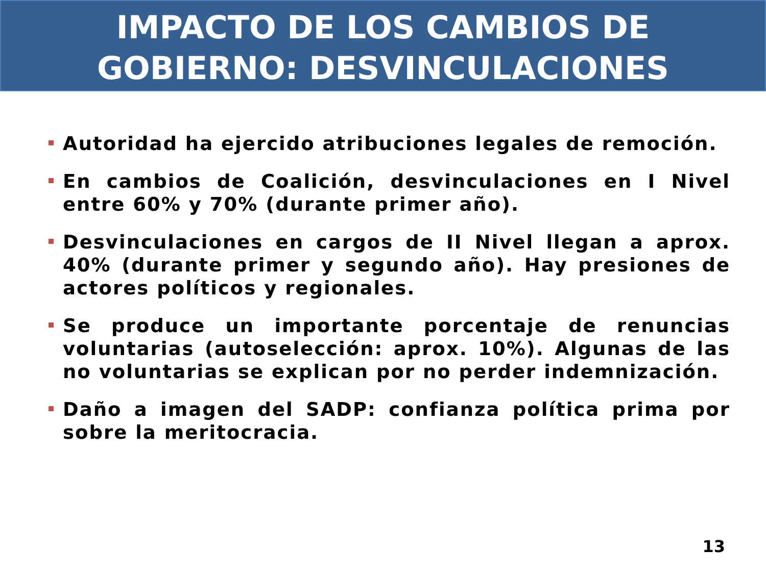IMPACTO DE LOS CAMBIOS DE
GOBIERNO: DESVINCULACIONES
Autoridad ha ejercido atribuciones legales de remoción.
En cambios de Coalición, desvinculaciones en I Nivel entre 60% y 70% (durante primer año).
Desvinculaciones en cargos de II Nivel llegan a aprox. 40% (durante primer y segundo año). Hay presiones de actores políticos y regionales.
Se produce un importante porcentaje de renuncias voluntarias (autoselección: aprox. 10%). Algunas de las no voluntarias se explican por no perder indemnización.
Daño a imagen del SADP: confianza política prima por sobre la meritocracia.
13